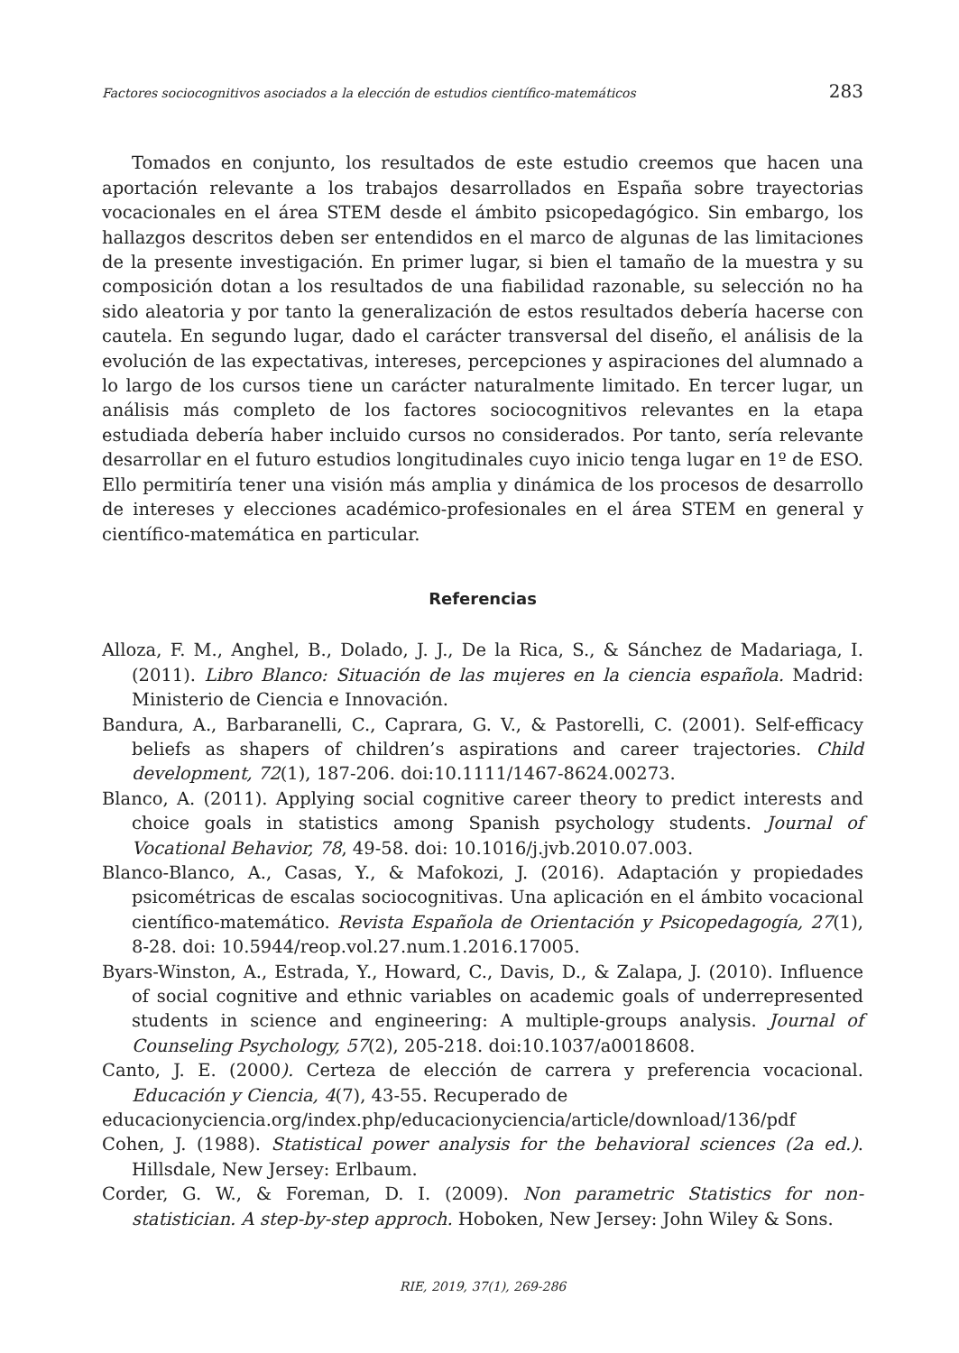Factores sociocognitivos asociados a la elección de estudios científico-matemáticos 283
Tomados en conjunto, los resultados de este estudio creemos que hacen una aportación relevante a los trabajos desarrollados en España sobre trayectorias vocacionales en el área STEM desde el ámbito psicopedagógico. Sin embargo, los hallazgos descritos deben ser entendidos en el marco de algunas de las limitaciones de la presente investigación. En primer lugar, si bien el tamaño de la muestra y su composición dotan a los resultados de una fiabilidad razonable, su selección no ha sido aleatoria y por tanto la generalización de estos resultados debería hacerse con cautela. En segundo lugar, dado el carácter transversal del diseño, el análisis de la evolución de las expectativas, intereses, percepciones y aspiraciones del alumnado a lo largo de los cursos tiene un carácter naturalmente limitado. En tercer lugar, un análisis más completo de los factores sociocognitivos relevantes en la etapa estudiada debería haber incluido cursos no considerados. Por tanto, sería relevante desarrollar en el futuro estudios longitudinales cuyo inicio tenga lugar en 1º de ESO. Ello permitiría tener una visión más amplia y dinámica de los procesos de desarrollo de intereses y elecciones académico-profesionales en el área STEM en general y científico-matemática en particular.
Referencias
Alloza, F. M., Anghel, B., Dolado, J. J., De la Rica, S., & Sánchez de Madariaga, I. (2011). Libro Blanco: Situación de las mujeres en la ciencia española. Madrid: Ministerio de Ciencia e Innovación.
Bandura, A., Barbaranelli, C., Caprara, G. V., & Pastorelli, C. (2001). Self-efficacy beliefs as shapers of children’s aspirations and career trajectories. Child development, 72(1), 187-206. doi:10.1111/1467-8624.00273.
Blanco, A. (2011). Applying social cognitive career theory to predict interests and choice goals in statistics among Spanish psychology students. Journal of Vocational Behavior, 78, 49-58. doi: 10.1016/j.jvb.2010.07.003.
Blanco-Blanco, A., Casas, Y., & Mafokozi, J. (2016). Adaptación y propiedades psicométricas de escalas sociocognitivas. Una aplicación en el ámbito vocacional científico-matemático. Revista Española de Orientación y Psicopedagogía, 27(1), 8-28. doi: 10.5944/reop.vol.27.num.1.2016.17005.
Byars-Winston, A., Estrada, Y., Howard, C., Davis, D., & Zalapa, J. (2010). Influence of social cognitive and ethnic variables on academic goals of underrepresented students in science and engineering: A multiple-groups analysis. Journal of Counseling Psychology, 57(2), 205-218. doi:10.1037/a0018608.
Canto, J. E. (2000). Certeza de elección de carrera y preferencia vocacional. Educación y Ciencia, 4(7), 43-55. Recuperado de
educacionyciencia.org/index.php/educacionyciencia/article/download/136/pdf
Cohen, J. (1988). Statistical power analysis for the behavioral sciences (2a ed.). Hillsdale, New Jersey: Erlbaum.
Corder, G. W., & Foreman, D. I. (2009). Non parametric Statistics for non-statistician. A step-by-step approch. Hoboken, New Jersey: John Wiley & Sons.
RIE, 2019, 37(1), 269-286